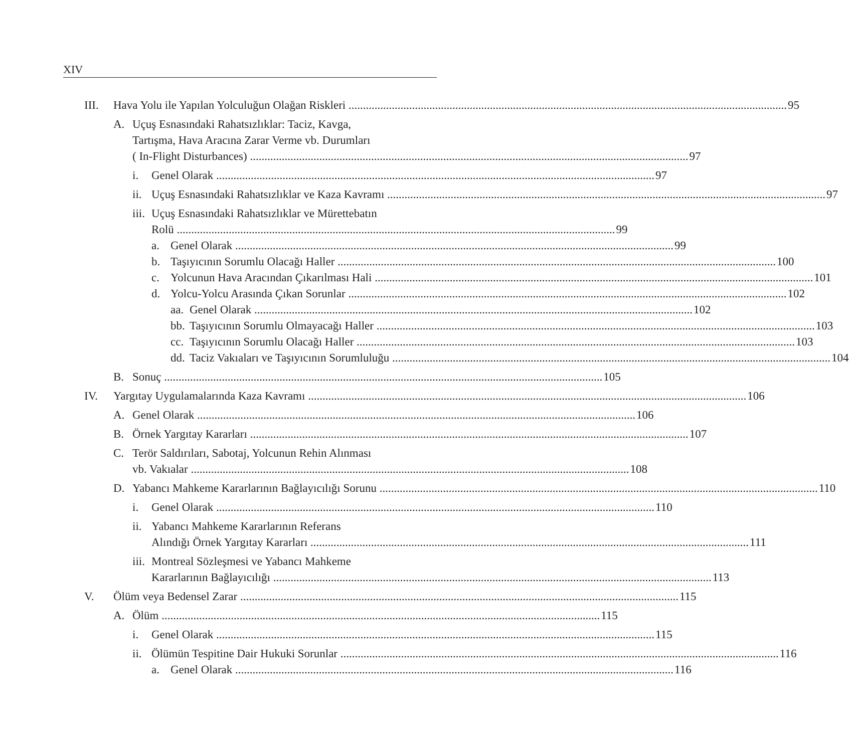XIV
III. Hava Yolu ile Yapılan Yolculuğun Olağan Riskleri 95
A. Uçuş Esnasındaki Rahatsızlıklar: Taciz, Kavga,
Tartışma, Hava Aracına Zarar Verme vb. Durumları
( In-Flight Disturbances) 97
i. Genel Olarak 97
ii.
Uçuş Esnasındaki Rahatsızlıklar ve Kaza Kavramı 97
iii.
Uçuş Esnasındaki Rahatsızlıklar ve Mürettebatın
Rolü 99
a. Genel Olarak 99
b. Taşıyıcının Sorumlu Olacağı Haller 100
c. Yolcunun Hava Aracından Çıkarılması Hali 101
d. Yolcu-Yolcu Arasında Çıkan Sorunlar 102
aa.
Genel Olarak 102
bb.
Taşıyıcının Sorumlu Olmayacağı Haller 103
cc.
Taşıyıcının Sorumlu Olacağı Haller 103
dd.
Taciz Vakıaları ve Taşıyıcının Sorumluluğu 104
B. Sonuç 105
IV. Yargıtay Uygulamalarında Kaza Kavramı 106
A. Genel Olarak 106
B. Örnek Yargıtay Kararları 107
C. Terör Saldırıları, Sabotaj, Yolcunun Rehin Alınması
vb. Vakıalar 108
D. Yabancı Mahkeme Kararlarının Bağlayıcılığı Sorunu 110
i. Genel Olarak 110
ii.
Yabancı Mahkeme Kararlarının Referans
Alındığı Örnek Yargıtay Kararları 111
iii.
Montreal Sözleşmesi ve Yabancı Mahkeme
Kararlarının Bağlayıcılığı 113
V. Ölüm veya Bedensel Zarar 115
A. Ölüm 115
i. Genel Olarak 115
ii.
Ölümün Tespitine Dair Hukuki Sorunlar 116
a. Genel Olarak 116